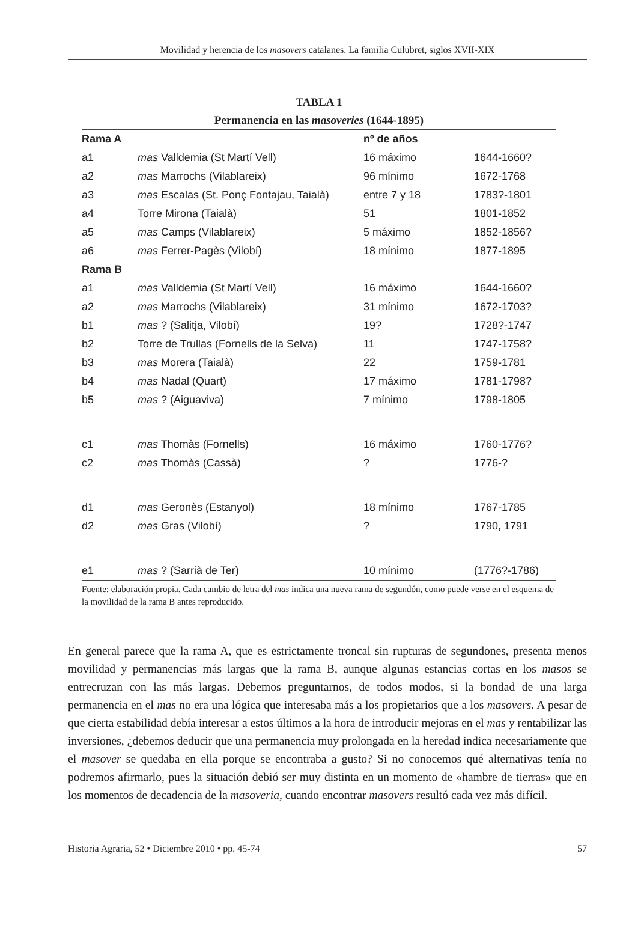Movilidad y herencia de los masovers catalanes. La familia Culubret, siglos XVII-XIX
TABLA 1
Permanencia en las masoveries (1644-1895)
| Rama A | | nº de años | |
| --- | --- | --- | --- |
| a1 | mas Valldemia (St Martí Vell) | 16 máximo | 1644-1660? |
| a2 | mas Marrochs (Vilablareix) | 96 mínimo | 1672-1768 |
| a3 | mas Escalas (St. Ponç Fontajau, Taialà) | entre 7 y 18 | 1783?-1801 |
| a4 | Torre Mirona (Taialà) | 51 | 1801-1852 |
| a5 | mas Camps (Vilablareix) | 5 máximo | 1852-1856? |
| a6 | mas Ferrer-Pagès (Vilobí) | 18 mínimo | 1877-1895 |
| Rama B | | | |
| a1 | mas Valldemia (St Martí Vell) | 16 máximo | 1644-1660? |
| a2 | mas Marrochs (Vilablareix) | 31 mínimo | 1672-1703? |
| b1 | mas ? (Salitja, Vilobí) | 19? | 1728?-1747 |
| b2 | Torre de Trullas (Fornells de la Selva) | 11 | 1747-1758? |
| b3 | mas Morera (Taialà) | 22 | 1759-1781 |
| b4 | mas Nadal (Quart) | 17 máximo | 1781-1798? |
| b5 | mas ? (Aiguaviva) | 7 mínimo | 1798-1805 |
| c1 | mas Thomàs (Fornells) | 16 máximo | 1760-1776? |
| c2 | mas Thomàs (Cassà) | ? | 1776-? |
| d1 | mas Geronès (Estanyol) | 18 mínimo | 1767-1785 |
| d2 | mas Gras (Vilobí) | ? | 1790, 1791 |
| e1 | mas ? (Sarrià de Ter) | 10 mínimo | (1776?-1786) |
Fuente: elaboración propia. Cada cambio de letra del mas indica una nueva rama de segundón, como puede verse en el esquema de la movilidad de la rama B antes reproducido.
En general parece que la rama A, que es estrictamente troncal sin rupturas de segundones, presenta menos movilidad y permanencias más largas que la rama B, aunque algunas estancias cortas en los masos se entrecruzan con las más largas. Debemos preguntarnos, de todos modos, si la bondad de una larga permanencia en el mas no era una lógica que interesaba más a los propietarios que a los masovers. A pesar de que cierta estabilidad debía interesar a estos últimos a la hora de introducir mejoras en el mas y rentabilizar las inversiones, ¿debemos deducir que una permanencia muy prolongada en la heredad indica necesariamente que el masover se quedaba en ella porque se encontraba a gusto? Si no conocemos qué alternativas tenía no podremos afirmarlo, pues la situación debió ser muy distinta en un momento de «hambre de tierras» que en los momentos de decadencia de la masoveria, cuando encontrar masovers resultó cada vez más difícil.
Historia Agraria, 52 • Diciembre 2010 • pp. 45-74 57